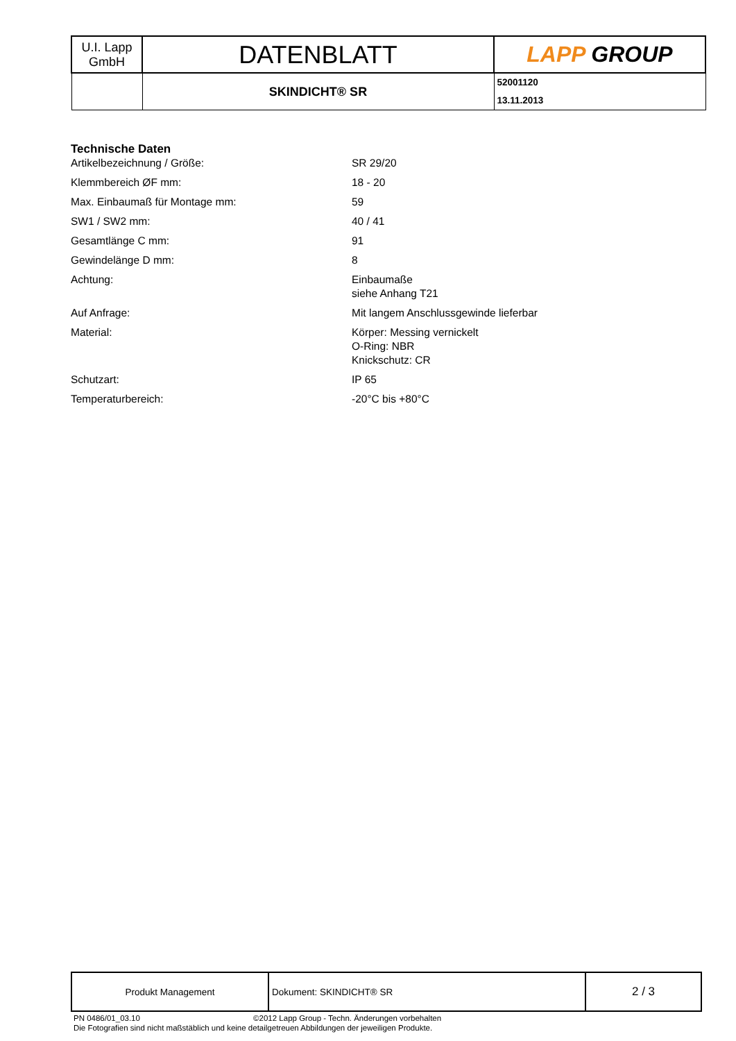| U.I. Lapp GmbH | DATENBLATT | LAPP GROUP |
| | SKINDICHT® SR | 52001120 13.11.2013 |
| Technische Daten | |
| Artikelbezeichnung / Größe: | SR 29/20 |
| Klemmbereich ØF mm: | 18 - 20 |
| Max. Einbaumaß für Montage mm: | 59 |
| SW1 / SW2 mm: | 40 / 41 |
| Gesamtlänge C mm: | 91 |
| Gewindelänge D mm: | 8 |
| Achtung: | Einbaumaße siehe Anhang T21 |
| Auf Anfrage: | Mit langem Anschlussgewinde lieferbar |
| Material: | Körper: Messing vernickelt O-Ring: NBR Knickschutz: CR |
| Schutzart: | IP 65 |
| Temperaturbereich: | -20°C bis +80°C |
| Produkt Management | Dokument: SKINDICHT® SR | 2 / 3 |
PN 0486/01_03.10 ©2012 Lapp Group - Techn. Änderungen vorbehalten
Die Fotografien sind nicht maßstäblich und keine detailgetreuen Abbildungen der jeweiligen Produkte.